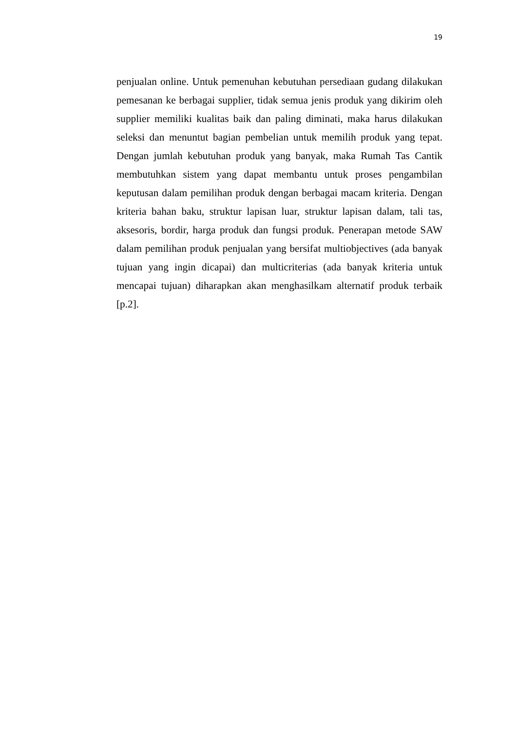19
penjualan online. Untuk pemenuhan kebutuhan persediaan gudang dilakukan pemesanan ke berbagai supplier, tidak semua jenis produk yang dikirim oleh supplier memiliki kualitas baik dan paling diminati, maka harus dilakukan seleksi dan menuntut bagian pembelian untuk memilih produk yang tepat. Dengan jumlah kebutuhan produk yang banyak, maka Rumah Tas Cantik membutuhkan sistem yang dapat membantu untuk proses pengambilan keputusan dalam pemilihan produk dengan berbagai macam kriteria. Dengan kriteria bahan baku, struktur lapisan luar, struktur lapisan dalam, tali tas, aksesoris, bordir, harga produk dan fungsi produk. Penerapan metode SAW dalam pemilihan produk penjualan yang bersifat multiobjectives (ada banyak tujuan yang ingin dicapai) dan multicriterias (ada banyak kriteria untuk mencapai tujuan) diharapkan akan menghasilkam alternatif produk terbaik [p.2].